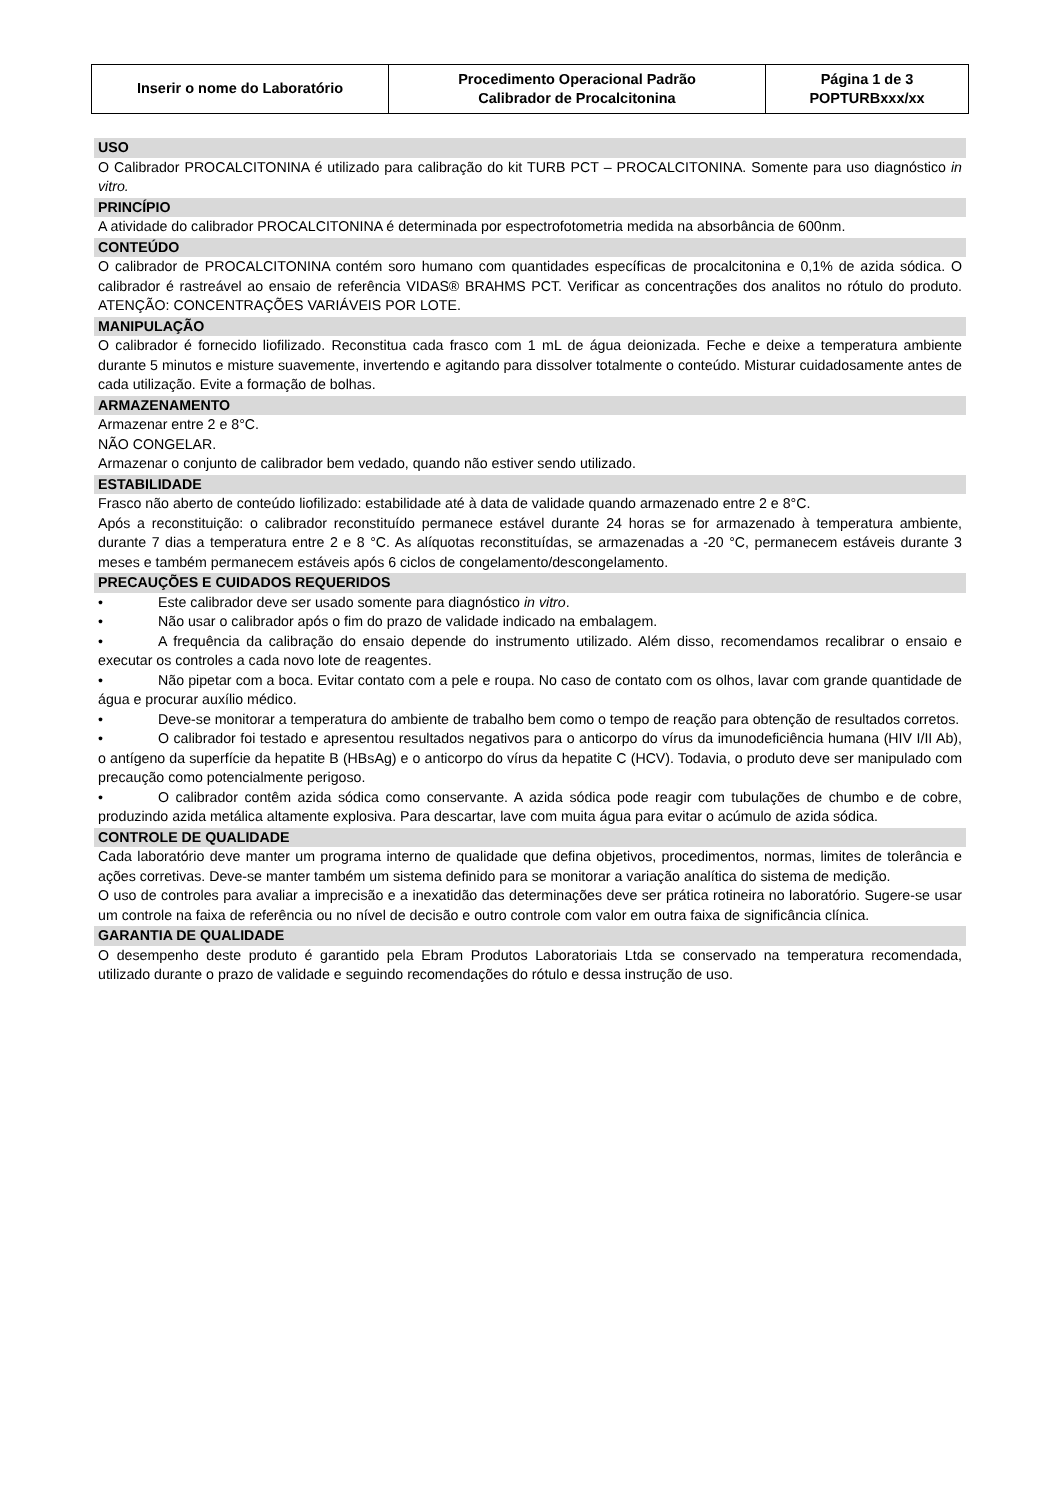| Inserir o nome do Laboratório | Procedimento Operacional Padrão Calibrador de Procalcitonina | Página 1 de 3 POPTURBxxx/xx |
USO
O Calibrador PROCALCITONINA é utilizado para calibração do kit TURB PCT – PROCALCITONINA. Somente para uso diagnóstico in vitro.
PRINCÍPIO
A atividade do calibrador PROCALCITONINA é determinada por espectrofotometria medida na absorbância de 600nm.
CONTEÚDO
O calibrador de PROCALCITONINA contém soro humano com quantidades específicas de procalcitonina e 0,1% de azida sódica. O calibrador é rastreável ao ensaio de referência VIDAS® BRAHMS PCT. Verificar as concentrações dos analitos no rótulo do produto. ATENÇÃO: CONCENTRAÇÕES VARIÁVEIS POR LOTE.
MANIPULAÇÃO
O calibrador é fornecido liofilizado. Reconstitua cada frasco com 1 mL de água deionizada. Feche e deixe a temperatura ambiente durante 5 minutos e misture suavemente, invertendo e agitando para dissolver totalmente o conteúdo. Misturar cuidadosamente antes de cada utilização. Evite a formação de bolhas.
ARMAZENAMENTO
Armazenar entre 2 e 8°C.
NÃO CONGELAR.
Armazenar o conjunto de calibrador bem vedado, quando não estiver sendo utilizado.
ESTABILIDADE
Frasco não aberto de conteúdo liofilizado: estabilidade até à data de validade quando armazenado entre 2 e 8°C.
Após a reconstituição: o calibrador reconstituído permanece estável durante 24 horas se for armazenado à temperatura ambiente, durante 7 dias a temperatura entre 2 e 8 °C. As alíquotas reconstituídas, se armazenadas a -20 °C, permanecem estáveis durante 3 meses e também permanecem estáveis após 6 ciclos de congelamento/descongelamento.
PRECAUÇÕES E CUIDADOS REQUERIDOS
• Este calibrador deve ser usado somente para diagnóstico in vitro.
• Não usar o calibrador após o fim do prazo de validade indicado na embalagem.
• A frequência da calibração do ensaio depende do instrumento utilizado. Além disso, recomendamos recalibrar o ensaio e executar os controles a cada novo lote de reagentes.
• Não pipetar com a boca. Evitar contato com a pele e roupa. No caso de contato com os olhos, lavar com grande quantidade de água e procurar auxílio médico.
• Deve-se monitorar a temperatura do ambiente de trabalho bem como o tempo de reação para obtenção de resultados corretos.
• O calibrador foi testado e apresentou resultados negativos para o anticorpo do vírus da imunodeficiência humana (HIV I/II Ab), o antígeno da superfície da hepatite B (HBsAg) e o anticorpo do vírus da hepatite C (HCV). Todavia, o produto deve ser manipulado com precaução como potencialmente perigoso.
• O calibrador contêm azida sódica como conservante. A azida sódica pode reagir com tubulações de chumbo e de cobre, produzindo azida metálica altamente explosiva. Para descartar, lave com muita água para evitar o acúmulo de azida sódica.
CONTROLE DE QUALIDADE
Cada laboratório deve manter um programa interno de qualidade que defina objetivos, procedimentos, normas, limites de tolerância e ações corretivas. Deve-se manter também um sistema definido para se monitorar a variação analítica do sistema de medição.
O uso de controles para avaliar a imprecisão e a inexatidão das determinações deve ser prática rotineira no laboratório. Sugere-se usar um controle na faixa de referência ou no nível de decisão e outro controle com valor em outra faixa de significância clínica.
GARANTIA DE QUALIDADE
O desempenho deste produto é garantido pela Ebram Produtos Laboratoriais Ltda se conservado na temperatura recomendada, utilizado durante o prazo de validade e seguindo recomendações do rótulo e dessa instrução de uso.